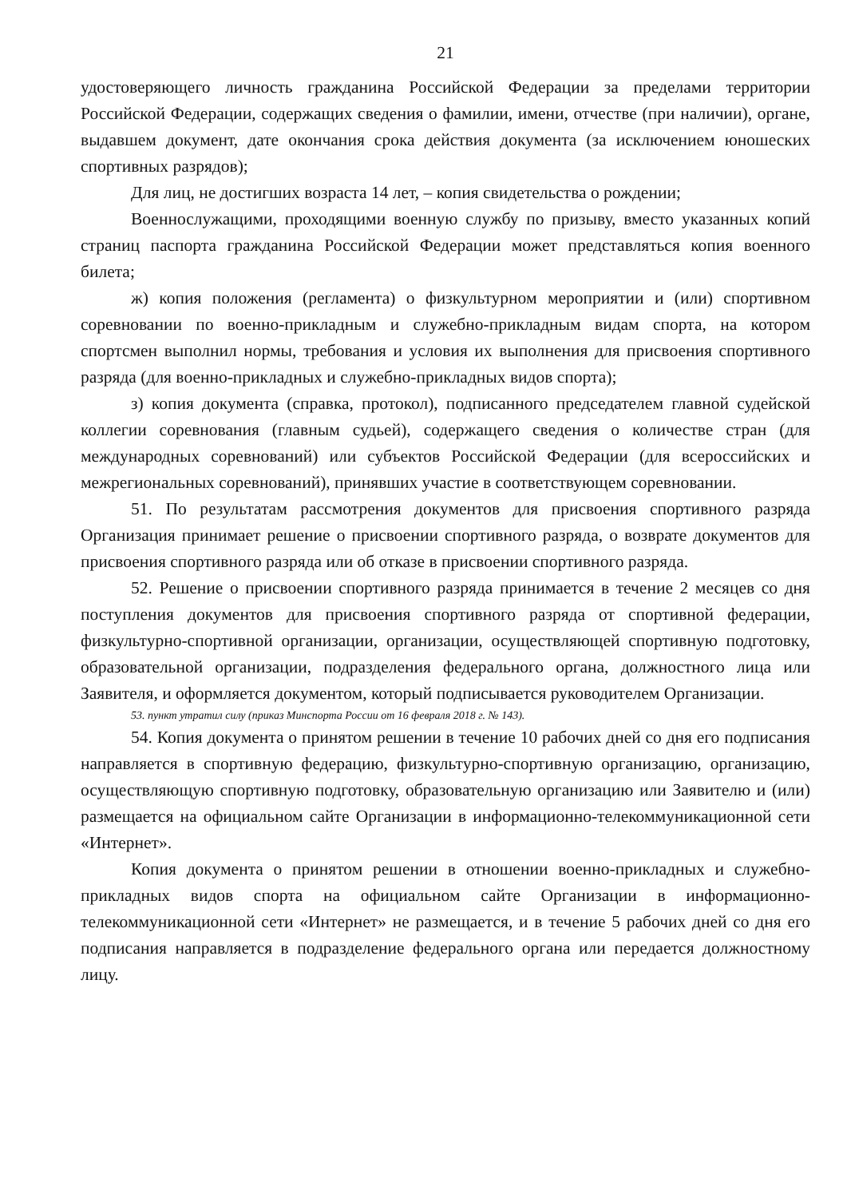21
удостоверяющего личность гражданина Российской Федерации за пределами территории Российской Федерации, содержащих сведения о фамилии, имени, отчестве (при наличии), органе, выдавшем документ, дате окончания срока действия документа (за исключением юношеских спортивных разрядов);
Для лиц, не достигших возраста 14 лет, – копия свидетельства о рождении;
Военнослужащими, проходящими военную службу по призыву, вместо указанных копий страниц паспорта гражданина Российской Федерации может представляться копия военного билета;
ж) копия положения (регламента) о физкультурном мероприятии и (или) спортивном соревновании по военно-прикладным и служебно-прикладным видам спорта, на котором спортсмен выполнил нормы, требования и условия их выполнения для присвоения спортивного разряда (для военно-прикладных и служебно-прикладных видов спорта);
з) копия документа (справка, протокол), подписанного председателем главной судейской коллегии соревнования (главным судьей), содержащего сведения о количестве стран (для международных соревнований) или субъектов Российской Федерации (для всероссийских и межрегиональных соревнований), принявших участие в соответствующем соревновании.
51. По результатам рассмотрения документов для присвоения спортивного разряда Организация принимает решение о присвоении спортивного разряда, о возврате документов для присвоения спортивного разряда или об отказе в присвоении спортивного разряда.
52. Решение о присвоении спортивного разряда принимается в течение 2 месяцев со дня поступления документов для присвоения спортивного разряда от спортивной федерации, физкультурно-спортивной организации, организации, осуществляющей спортивную подготовку, образовательной организации, подразделения федерального органа, должностного лица или Заявителя, и оформляется документом, который подписывается руководителем Организации.
53. пункт утратил силу (приказ Минспорта России от 16 февраля 2018 г. № 143).
54. Копия документа о принятом решении в течение 10 рабочих дней со дня его подписания направляется в спортивную федерацию, физкультурно-спортивную организацию, организацию, осуществляющую спортивную подготовку, образовательную организацию или Заявителю и (или) размещается на официальном сайте Организации в информационно-телекоммуникационной сети «Интернет».
Копия документа о принятом решении в отношении военно-прикладных и служебно-прикладных видов спорта на официальном сайте Организации в информационно-телекоммуникационной сети «Интернет» не размещается, и в течение 5 рабочих дней со дня его подписания направляется в подразделение федерального органа или передается должностному лицу.